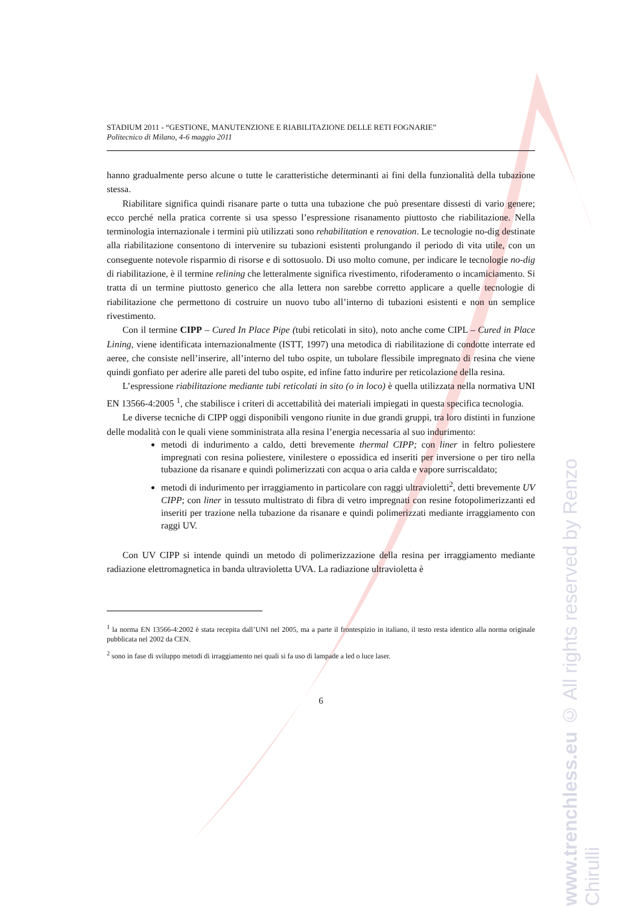STADIUM 2011 - “GESTIONE, MANUTENZIONE E RIABILITAZIONE DELLE RETI FOGNARIE”
Politecnico di Milano, 4-6 maggio 2011
hanno gradualmente perso alcune o tutte le caratteristiche determinanti ai fini della funzionalità della tubazione stessa.
Riabilitare significa quindi risanare parte o tutta una tubazione che può presentare dissesti di vario genere; ecco perché nella pratica corrente si usa spesso l’espressione risanamento piuttosto che riabilitazione. Nella terminologia internazionale i termini più utilizzati sono rehabilitation e renovation. Le tecnologie no-dig destinate alla riabilitazione consentono di intervenire su tubazioni esistenti prolungando il periodo di vita utile, con un conseguente notevole risparmio di risorse e di sottosuolo. Di uso molto comune, per indicare le tecnologie no-dig di riabilitazione, è il termine relining che letteralmente significa rivestimento, rifoderamento o incamiciamento. Si tratta di un termine piuttosto generico che alla lettera non sarebbe corretto applicare a quelle tecnologie di riabilitazione che permettono di costruire un nuovo tubo all’interno di tubazioni esistenti e non un semplice rivestimento.
Con il termine CIPP – Cured In Place Pipe (tubi reticolati in sito), noto anche come CIPL – Cured in Place Lining, viene identificata internazionalmente (ISTT, 1997) una metodica di riabilitazione di condotte interrate ed aeree, che consiste nell’inserire, all’interno del tubo ospite, un tubolare flessibile impregnato di resina che viene quindi gonfiato per aderire alle pareti del tubo ospite, ed infine fatto indurire per reticolazione della resina.
L’espressione riabilitazione mediante tubi reticolati in sito (o in loco) è quella utilizzata nella normativa UNI EN 13566-4:2005 <sup>1</sup>, che stabilisce i criteri di accettabilità dei materiali impiegati in questa specifica tecnologia.
Le diverse tecniche di CIPP oggi disponibili vengono riunite in due grandi gruppi, tra loro distinti in funzione delle modalità con le quali viene somministrata alla resina l’energia necessaria al suo indurimento:
metodi di indurimento a caldo, detti brevemente thermal CIPP; con liner in feltro poliestere impregnati con resina poliestere, vinilestere o epossidica ed inseriti per inversione o per tiro nella tubazione da risanare e quindi polimerizzati con acqua o aria calda e vapore surriscaldato;
metodi di indurimento per irraggiamento in particolare con raggi ultravioletti<sup>2</sup>, detti brevemente UV CIPP; con liner in tessuto multistrato di fibra di vetro impregnati con resine fotopolimerizzanti ed inseriti per trazione nella tubazione da risanare e quindi polimerizzati mediante irraggiamento con raggi UV.
Con UV CIPP si intende quindi un metodo di polimerizzazione della resina per irraggiamento mediante radiazione elettromagnetica in banda ultravioletta UVA. La radiazione ultravioletta è
<sup>1</sup> la norma EN 13566-4:2002 è stata recepita dall’UNI nel 2005, ma a parte il frontespizio in italiano, il testo resta identico alla norma originale pubblicata nel 2002 da CEN.
<sup>2</sup> sono in fase di sviluppo metodi di irraggiamento nei quali si fa uso di lampade a led o luce laser.
6
www.trenchless.eu © All rights reserved by Renzo Chirulli